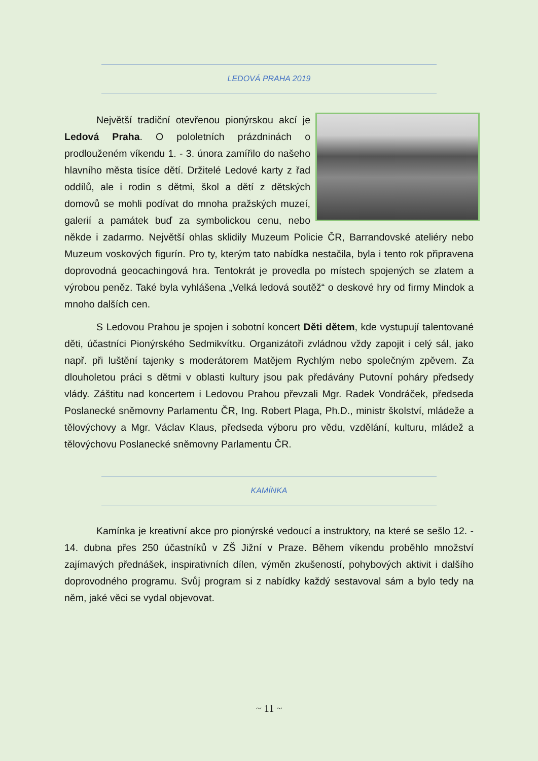LEDOVÁ PRAHA 2019
Největší tradiční otevřenou pionýrskou akcí je Ledová Praha. O pololetních prázdninách o prodlouženém víkendu 1. - 3. února zamířilo do našeho hlavního města tisíce dětí. Držitelé Ledové karty z řad oddílů, ale i rodin s dětmi, škol a dětí z dětských domovů se mohli podívat do mnoha pražských muzeí, galerií a památek buď za symbolickou cenu, nebo někde i zadarmo. Největší ohlas sklidily Muzeum Policie ČR, Barrandovské ateliéry nebo Muzeum voskových figurín. Pro ty, kterým tato nabídka nestačila, byla i tento rok připravena doprovodná geocachingová hra. Tentokrát je provedla po místech spojených se zlatem a výrobou peněz. Také byla vyhlášena „Velká ledová soutěž“ o deskové hry od firmy Mindok a mnoho dalších cen.
S Ledovou Prahou je spojen i sobotní koncert Děti dětem, kde vystupují talentované děti, účastníci Pionýrského Sedmikvítku. Organizátoři zvládnou vždy zapojit i celý sál, jako např. při luštění tajenky s moderátorem Matějem Rychlým nebo společným zpěvem. Za dlouholetou práci s dětmi v oblasti kultury jsou pak předávány Putovní poháry předsedy vlády. Záštitu nad koncertem i Ledovou Prahou převzali Mgr. Radek Vondráček, předseda Poslanecké sněmovny Parlamentu ČR, Ing. Robert Plaga, Ph.D., ministr školství, mládeže a tělovýchovy a Mgr. Václav Klaus, předseda výboru pro vědu, vzdělání, kulturu, mládež a tělovýchovu Poslanecké sněmovny Parlamentu ČR.
KAMÍNKA
Kamínka je kreativní akce pro pionýrské vedoucí a instruktory, na které se sešlo 12. - 14. dubna přes 250 účastníků v ZŠ Jižní v Praze. Během víkendu proběhlo množství zajímavých přednášek, inspirativních dílen, výměn zkušeností, pohybových aktivit i dalšího doprovodného programu. Svůj program si z nabídky každý sestavoval sám a bylo tedy na něm, jaké věci se vydal objevovat.
~ 11 ~